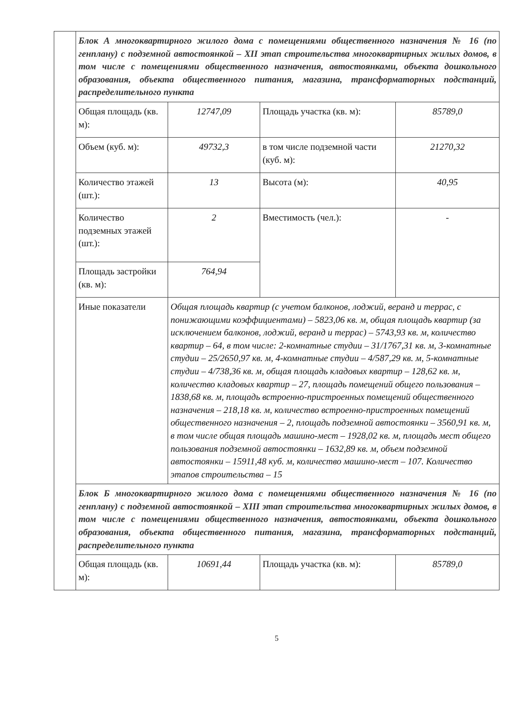| | Блок А многоквартирного жилого дома с помещениями общественного назначения № 16 (по генплану) с подземной автостоянкой – XII этап строительства многоквартирных жилых домов, в том числе с помещениями общественного назначения, автостоянками, объекта дошкольного образования, объекта общественного питания, магазина, трансформаторных подстанций, распределительного пункта | | | |
| | Общая площадь (кв. м): | 12747,09 | Площадь участка (кв. м): | 85789,0 |
| | Объем (куб. м): | 49732,3 | в том числе подземной части (куб. м): | 21270,32 |
| | Количество этажей (шт.): | 13 | Высота (м): | 40,95 |
| | Количество подземных этажей (шт.): | 2 | Вместимость (чел.): | - |
| | Площадь застройки (кв. м): | 764,94 | | |
| | Иные показатели | Общая площадь квартир (с учетом балконов, лоджий, веранд и террас, с понижающими коэффициентами) – 5823,06 кв. м, общая площадь квартир (за исключением балконов, лоджий, веранд и террас) – 5743,93 кв. м, количество квартир – 64, в том числе: 2-комнатные студии – 31/1767,31 кв. м, 3-комнатные студии – 25/2650,97 кв. м, 4-комнатные студии – 4/587,29 кв. м, 5-комнатные студии – 4/738,36 кв. м, общая площадь кладовых квартир – 128,62 кв. м, количество кладовых квартир – 27, площадь помещений общего пользования – 1838,68 кв. м, площадь встроенно-пристроенных помещений общественного назначения – 218,18 кв. м, количество встроенно-пристроенных помещений общественного назначения – 2, площадь подземной автостоянки – 3560,91 кв. м, в том числе общая площадь машино-мест – 1928,02 кв. м, площадь мест общего пользования подземной автостоянки – 1632,89 кв. м, объем подземной автостоянки – 15911,48 куб. м, количество машино-мест – 107. Количество этапов строительства – 15 | | |
| | Блок Б многоквартирного жилого дома с помещениями общественного назначения № 16 (по генплану) с подземной автостоянкой – XIII этап строительства многоквартирных жилых домов, в том числе с помещениями общественного назначения, автостоянками, объекта дошкольного образования, объекта общественного питания, магазина, трансформаторных подстанций, распределительного пункта | | | |
| | Общая площадь (кв. м): | 10691,44 | Площадь участка (кв. м): | 85789,0 |
5